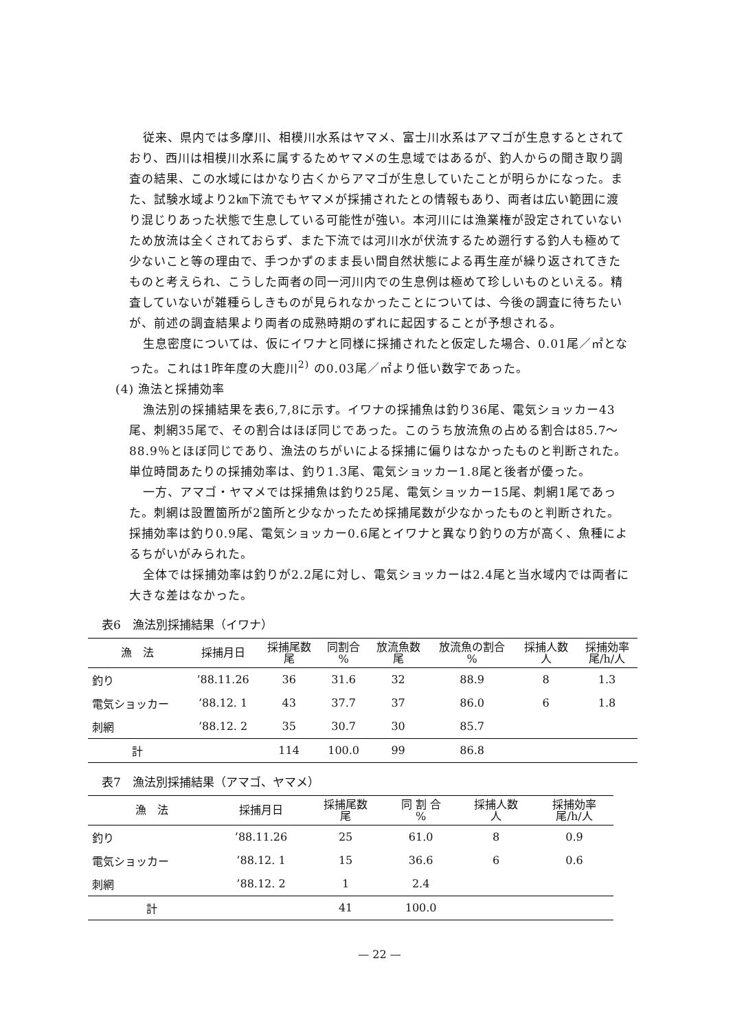従来、県内では多摩川、相模川水系はヤマメ、富士川水系はアマゴが生息するとされており、西川は相模川水系に属するためヤマメの生息域ではあるが、釣人からの聞き取り調査の結果、この水域にはかなり古くからアマゴが生息していたことが明らかになった。また、試験水域より2㎞下流でもヤマメが採捕されたとの情報もあり、両者は広い範囲に渡り混じりあった状態で生息している可能性が強い。本河川には漁業権が設定されていないため放流は全くされておらず、また下流では河川水が伏流するため遡行する釣人も極めて少ないこと等の理由で、手つかずのまま長い間自然状態による再生産が繰り返されてきたものと考えられ、こうした両者の同一河川内での生息例は極めて珍しいものといえる。精査していないが雑種らしきものが見られなかったことについては、今後の調査に待ちたいが、前述の調査結果より両者の成熟時期のずれに起因することが予想される。
生息密度については、仮にイワナと同様に採捕されたと仮定した場合、0.01尾／㎡となった。これは1昨年度の大鹿川<sup>2)</sup> の0.03尾／㎡より低い数字であった。
(4) 漁法と採捕効率
漁法別の採捕結果を表6,7,8に示す。イワナの採捕魚は釣り36尾、電気ショッカー43尾、刺網35尾で、その割合はほぼ同じであった。このうち放流魚の占める割合は85.7～88.9％とほぼ同じであり、漁法のちがいによる採捕に偏りはなかったものと判断された。単位時間あたりの採捕効率は、釣り1.3尾、電気ショッカー1.8尾と後者が優った。
一方、アマゴ・ヤマメでは採捕魚は釣り25尾、電気ショッカー15尾、刺網1尾であった。刺網は設置箇所が2箇所と少なかったため採捕尾数が少なかったものと判断された。採捕効率は釣り0.9尾、電気ショッカー0.6尾とイワナと異なり釣りの方が高く、魚種によるちがいがみられた。
全体では採捕効率は釣りが2.2尾に対し、電気ショッカーは2.4尾と当水域内では両者に大きな差はなかった。
表6　漁法別採捕結果（イワナ）
| 漁 法 | 採捕月日 | 採捕尾数 尾 | 同割合 % | 放流魚数 尾 | 放流魚の割合 % | 採捕人数 人 | 採捕効率 尾/h/人 |
| --- | --- | --- | --- | --- | --- | --- | --- |
| 釣り | ’88.11.26 | 36 | 31.6 | 32 | 88.9 | 8 | 1.3 |
| 電気ショッカー | ’88.12. 1 | 43 | 37.7 | 37 | 86.0 | 6 | 1.8 |
| 刺網 | ’88.12. 2 | 35 | 30.7 | 30 | 85.7 | | |
| 計 | | 114 | 100.0 | 99 | 86.8 | | |
表7　漁法別採捕結果（アマゴ、ヤマメ）
| 漁 法 | 採捕月日 | 採捕尾数 尾 | 同 割 合 % | 採捕人数 人 | 採捕効率 尾/h/人 |
| --- | --- | --- | --- | --- | --- |
| 釣り | ’88.11.26 | 25 | 61.0 | 8 | 0.9 |
| 電気ショッカー | ’88.12. 1 | 15 | 36.6 | 6 | 0.6 |
| 刺網 | ’88.12. 2 | 1 | 2.4 | | |
| 計 | | 41 | 100.0 | | |
— 22 —